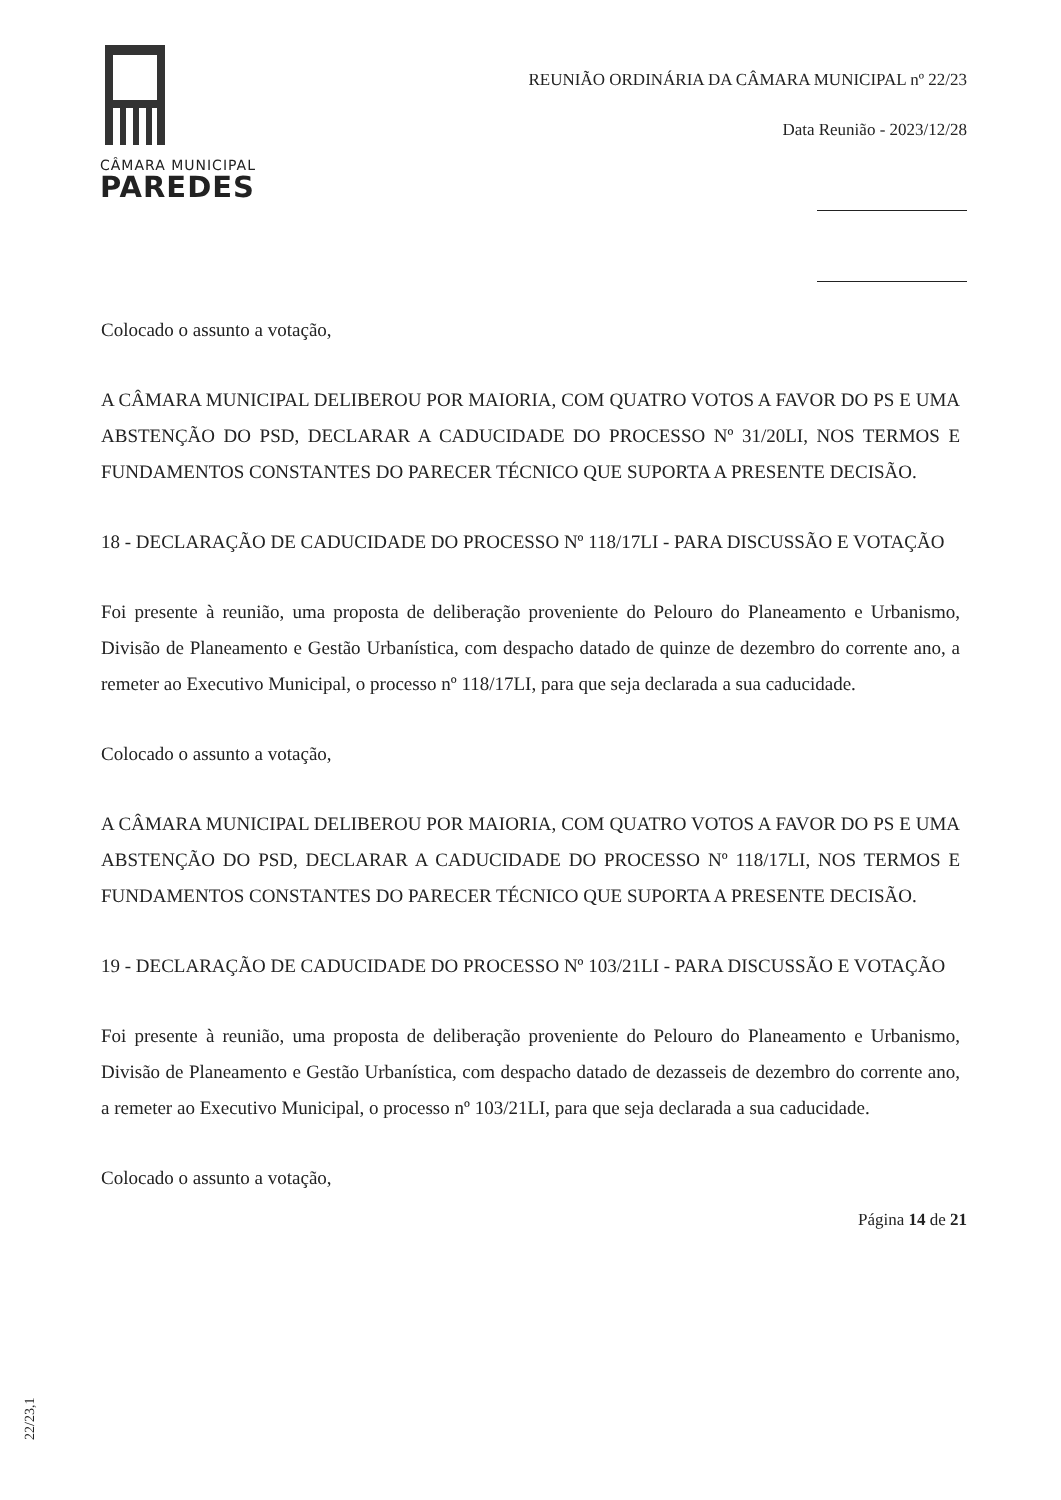CÂMARA MUNICIPAL
PAREDES
REUNIÃO ORDINÁRIA DA CÂMARA MUNICIPAL nº 22/23
Data Reunião - 2023/12/28
Colocado o assunto a votação,
A CÂMARA MUNICIPAL DELIBEROU POR MAIORIA, COM QUATRO VOTOS A FAVOR DO PS E UMA ABSTENÇÃO DO PSD, DECLARAR A CADUCIDADE DO PROCESSO Nº 31/20LI, NOS TERMOS E FUNDAMENTOS CONSTANTES DO PARECER TÉCNICO QUE SUPORTA A PRESENTE DECISÃO.
18 - DECLARAÇÃO DE CADUCIDADE DO PROCESSO Nº 118/17LI - PARA DISCUSSÃO E VOTAÇÃO
Foi presente à reunião, uma proposta de deliberação proveniente do Pelouro do Planeamento e Urbanismo, Divisão de Planeamento e Gestão Urbanística, com despacho datado de quinze de dezembro do corrente ano, a remeter ao Executivo Municipal, o processo nº 118/17LI, para que seja declarada a sua caducidade.
Colocado o assunto a votação,
A CÂMARA MUNICIPAL DELIBEROU POR MAIORIA, COM QUATRO VOTOS A FAVOR DO PS E UMA ABSTENÇÃO DO PSD, DECLARAR A CADUCIDADE DO PROCESSO Nº 118/17LI, NOS TERMOS E FUNDAMENTOS CONSTANTES DO PARECER TÉCNICO QUE SUPORTA A PRESENTE DECISÃO.
19 - DECLARAÇÃO DE CADUCIDADE DO PROCESSO Nº 103/21LI - PARA DISCUSSÃO E VOTAÇÃO
Foi presente à reunião, uma proposta de deliberação proveniente do Pelouro do Planeamento e Urbanismo, Divisão de Planeamento e Gestão Urbanística, com despacho datado de dezasseis de dezembro do corrente ano, a remeter ao Executivo Municipal, o processo nº 103/21LI, para que seja declarada a sua caducidade.
Colocado o assunto a votação,
Página 14 de 21
22/23,1